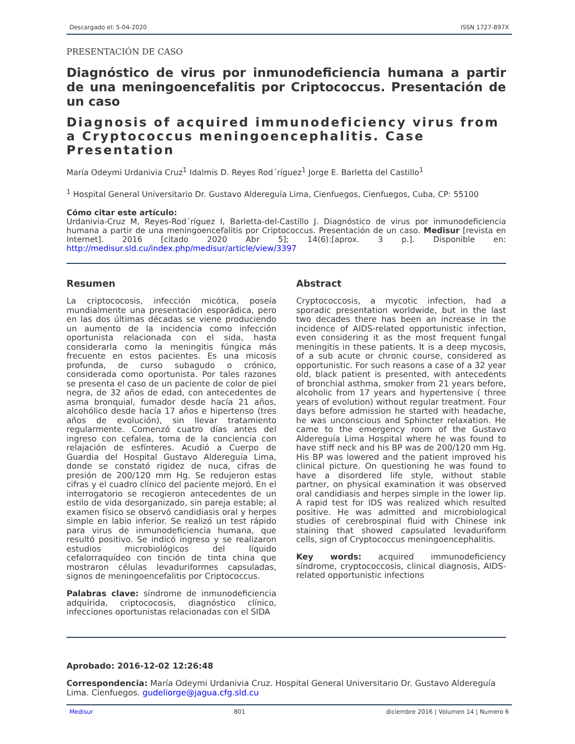Descargado el: 5-04-2020 ISSN 1727-897X
PRESENTACIÓN DE CASO
Diagnóstico de virus por inmunodeficiencia humana a partir de una meningoencefalitis por Criptococcus. Presentación de un caso
Diagnosis of acquired immunodeficiency virus from a Cryptococcus meningoencephalitis. Case Presentation
María Odeymi Urdanivia Cruz<sup>1</sup> Idalmis D. Reyes Rod´ríguez<sup>1</sup> Jorge E. Barletta del Castillo<sup>1</sup>
<sup>1</sup> Hospital General Universitario Dr. Gustavo Aldereguía Lima, Cienfuegos, Cienfuegos, Cuba, CP: 55100
Cómo citar este artículo:
Urdanivia-Cruz M, Reyes-Rod´ríguez I, Barletta-del-Castillo J. Diagnóstico de virus por inmunodeficiencia humana a partir de una meningoencefalitis por Criptococcus. Presentación de un caso. Medisur [revista en Internet]. 2016 [citado 2020 Abr 5]; 14(6):[aprox. 3 p.]. Disponible en: http://medisur.sld.cu/index.php/medisur/article/view/3397
Resumen
La criptococosis, infección micótica, poseía mundialmente una presentación esporádica, pero en las dos últimas décadas se viene produciendo un aumento de la incidencia como infección oportunista relacionada con el sida, hasta considerarla como la meningitis fúngica más frecuente en estos pacientes. Es una micosis profunda, de curso subagudo o crónico, considerada como oportunista. Por tales razones se presenta el caso de un paciente de color de piel negra, de 32 años de edad, con antecedentes de asma bronquial, fumador desde hacía 21 años, alcohólico desde hacía 17 años e hipertenso (tres años de evolución), sin llevar tratamiento regularmente. Comenzó cuatro días antes del ingreso con cefalea, toma de la conciencia con relajación de esfínteres. Acudió a Cuerpo de Guardia del Hospital Gustavo Aldereguía Lima, donde se constató rigidez de nuca, cifras de presión de 200/120 mm Hg. Se redujeron estas cifras y el cuadro clínico del paciente mejoró. En el interrogatorio se recogieron antecedentes de un estilo de vida desorganizado, sin pareja estable; al examen físico se observó candidiasis oral y herpes simple en labio inferior. Se realizó un test rápido para virus de inmunodeficiencia humana, que resultó positivo. Se indicó ingreso y se realizaron estudios microbiológicos del líquido cefalorraquídeo con tinción de tinta china que mostraron células levaduriformes capsuladas, signos de meningoencefalitis por Criptococcus.
Palabras clave: síndrome de inmunodeficiencia adquirida, criptococosis, diagnóstico clínico, infecciones oportunistas relacionadas con el SIDA
Abstract
Cryptococcosis, a mycotic infection, had a sporadic presentation worldwide, but in the last two decades there has been an increase in the incidence of AIDS-related opportunistic infection, even considering it as the most frequent fungal meningitis in these patients. It is a deep mycosis, of a sub acute or chronic course, considered as opportunistic. For such reasons a case of a 32 year old, black patient is presented, with antecedents of bronchial asthma, smoker from 21 years before, alcoholic from 17 years and hypertensive ( three years of evolution) without regular treatment. Four days before admission he started with headache, he was unconscious and Sphincter relaxation. He came to the emergency room of the Gustavo Aldereguía Lima Hospital where he was found to have stiff neck and his BP was de 200/120 mm Hg. His BP was lowered and the patient improved his clinical picture. On questioning he was found to have a disordered life style, without stable partner, on physical examination it was observed oral candidiasis and herpes simple in the lower lip. A rapid test for IDS was realized which resulted positive. He was admitted and microbiological studies of cerebrospinal fluid with Chinese ink staining that showed capsulated levaduriform cells, sign of Cryptococcus meningoencephalitis.
Key words: acquired immunodeficiency síndrome, cryptococcosis, clinical diagnosis, AIDS-related opportunistic infections
Aprobado: 2016-12-02 12:26:48
Correspondencia: María Odeymi Urdanivia Cruz. Hospital General Universitario Dr. Gustavo Aldereguía Lima. Cienfuegos. gudeliorge@jagua.cfg.sld.cu
Medisur 801 diciembre 2016 | Volumen 14 | Numero 6